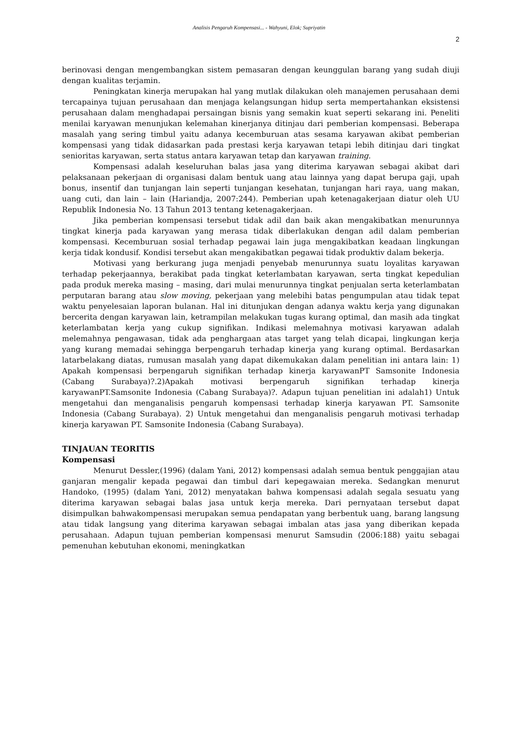Analisis Pengaruh Kompensasi... - Wahyuni, Elok; Supriyatin
2
berinovasi dengan mengembangkan sistem pemasaran dengan keunggulan barang yang sudah diuji dengan kualitas terjamin.
Peningkatan kinerja merupakan hal yang mutlak dilakukan oleh manajemen perusahaan demi tercapainya tujuan perusahaan dan menjaga kelangsungan hidup serta mempertahankan eksistensi perusahaan dalam menghadapai persaingan bisnis yang semakin kuat seperti sekarang ini. Peneliti menilai karyawan menunjukan kelemahan kinerjanya ditinjau dari pemberian kompensasi. Beberapa masalah yang sering timbul yaitu adanya kecemburuan atas sesama karyawan akibat pemberian kompensasi yang tidak didasarkan pada prestasi kerja karyawan tetapi lebih ditinjau dari tingkat senioritas karyawan, serta status antara karyawan tetap dan karyawan training.
Kompensasi adalah keseluruhan balas jasa yang diterima karyawan sebagai akibat dari pelaksanaan pekerjaan di organisasi dalam bentuk uang atau lainnya yang dapat berupa gaji, upah bonus, insentif dan tunjangan lain seperti tunjangan kesehatan, tunjangan hari raya, uang makan, uang cuti, dan lain – lain (Hariandja, 2007:244). Pemberian upah ketenagakerjaan diatur oleh UU Republik Indonesia No. 13 Tahun 2013 tentang ketenagakerjaan.
Jika pemberian kompensasi tersebut tidak adil dan baik akan mengakibatkan menurunnya tingkat kinerja pada karyawan yang merasa tidak diberlakukan dengan adil dalam pemberian kompensasi. Kecemburuan sosial terhadap pegawai lain juga mengakibatkan keadaan lingkungan kerja tidak kondusif. Kondisi tersebut akan mengakibatkan pegawai tidak produktiv dalam bekerja.
Motivasi yang berkurang juga menjadi penyebab menurunnya suatu loyalitas karyawan terhadap pekerjaannya, berakibat pada tingkat keterlambatan karyawan, serta tingkat kepedulian pada produk mereka masing – masing, dari mulai menurunnya tingkat penjualan serta keterlambatan perputaran barang atau slow moving, pekerjaan yang melebihi batas pengumpulan atau tidak tepat waktu penyelesaian laporan bulanan. Hal ini ditunjukan dengan adanya waktu kerja yang digunakan bercerita dengan karyawan lain, ketrampilan melakukan tugas kurang optimal, dan masih ada tingkat keterlambatan kerja yang cukup signifikan. Indikasi melemahnya motivasi karyawan adalah melemahnya pengawasan, tidak ada penghargaan atas target yang telah dicapai, lingkungan kerja yang kurang memadai sehingga berpengaruh terhadap kinerja yang kurang optimal. Berdasarkan latarbelakang diatas, rumusan masalah yang dapat dikemukakan dalam penelitian ini antara lain: 1) Apakah kompensasi berpengaruh signifikan terhadap kinerja karyawanPT Samsonite Indonesia (Cabang Surabaya)?.2)Apakah motivasi berpengaruh signifikan terhadap kinerja karyawanPT.Samsonite Indonesia (Cabang Surabaya)?. Adapun tujuan penelitian ini adalah1) Untuk mengetahui dan menganalisis pengaruh kompensasi terhadap kinerja karyawan PT. Samsonite Indonesia (Cabang Surabaya). 2) Untuk mengetahui dan menganalisis pengaruh motivasi terhadap kinerja karyawan PT. Samsonite Indonesia (Cabang Surabaya).
TINJAUAN TEORITIS
Kompensasi
Menurut Dessler,(1996) (dalam Yani, 2012) kompensasi adalah semua bentuk penggajian atau ganjaran mengalir kepada pegawai dan timbul dari kepegawaian mereka. Sedangkan menurut Handoko, (1995) (dalam Yani, 2012) menyatakan bahwa kompensasi adalah segala sesuatu yang diterima karyawan sebagai balas jasa untuk kerja mereka. Dari pernyataan tersebut dapat disimpulkan bahwakompensasi merupakan semua pendapatan yang berbentuk uang, barang langsung atau tidak langsung yang diterima karyawan sebagai imbalan atas jasa yang diberikan kepada perusahaan. Adapun tujuan pemberian kompensasi menurut Samsudin (2006:188) yaitu sebagai pemenuhan kebutuhan ekonomi, meningkatkan